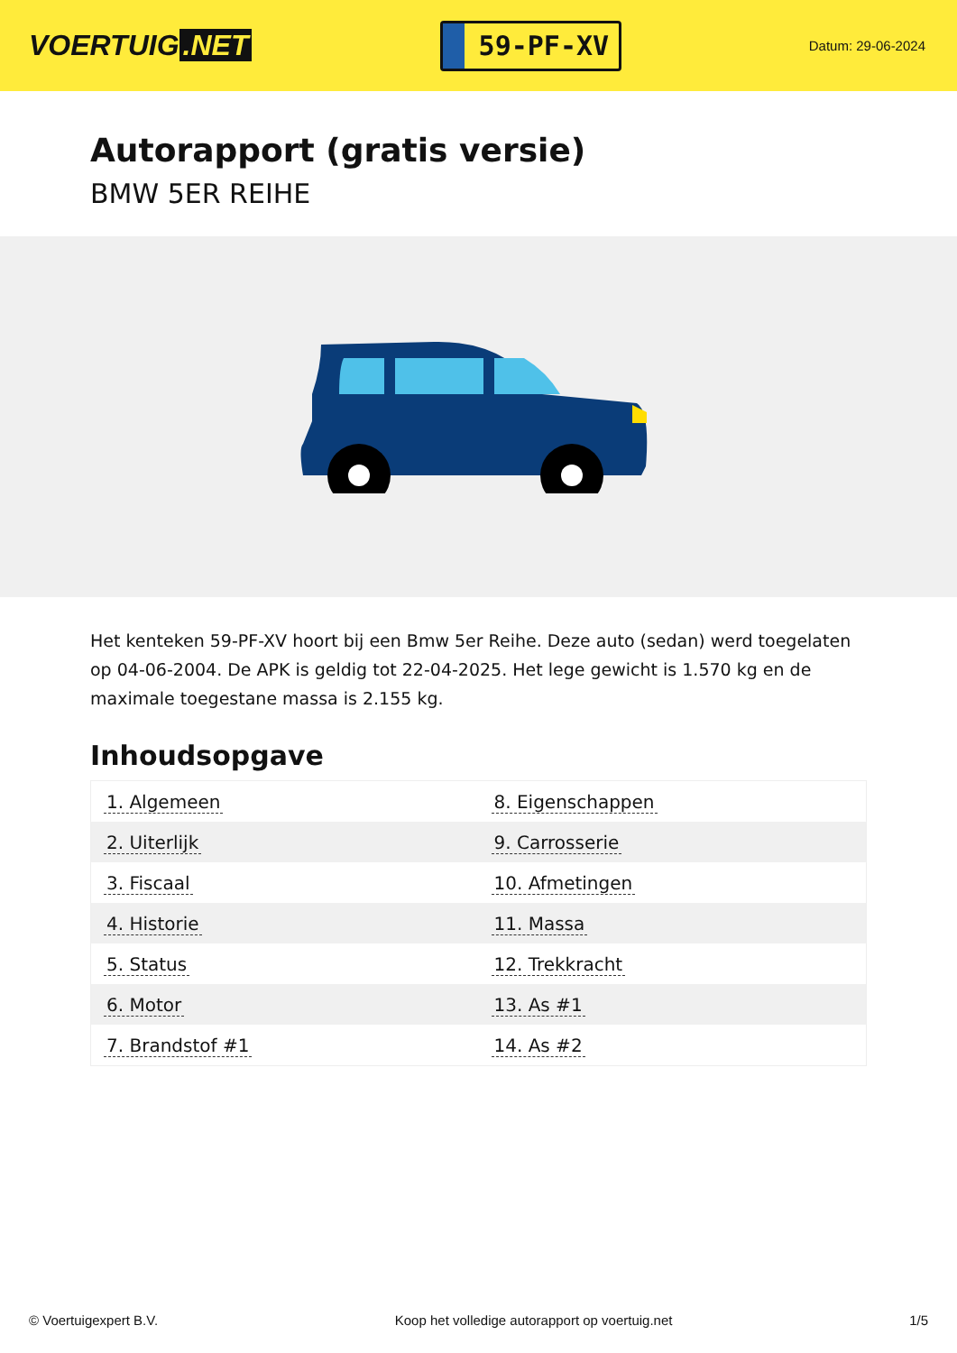VOERTUIG.NET
59-PF-XV
Datum: 29-06-2024
Autorapport (gratis versie)
BMW 5ER REIHE
Het kenteken 59-PF-XV hoort bij een Bmw 5er Reihe. Deze auto (sedan) werd toegelaten op 04-06-2004. De APK is geldig tot 22-04-2025. Het lege gewicht is 1.570 kg en de maximale toegestane massa is 2.155 kg.
Inhoudsopgave
| 1. Algemeen | 8. Eigenschappen |
| 2. Uiterlijk | 9. Carrosserie |
| 3. Fiscaal | 10. Afmetingen |
| 4. Historie | 11. Massa |
| 5. Status | 12. Trekkracht |
| 6. Motor | 13. As #1 |
| 7. Brandstof #1 | 14. As #2 |
© Voertuigexpert B.V. Koop het volledige autorapport op voertuig.net 1/5